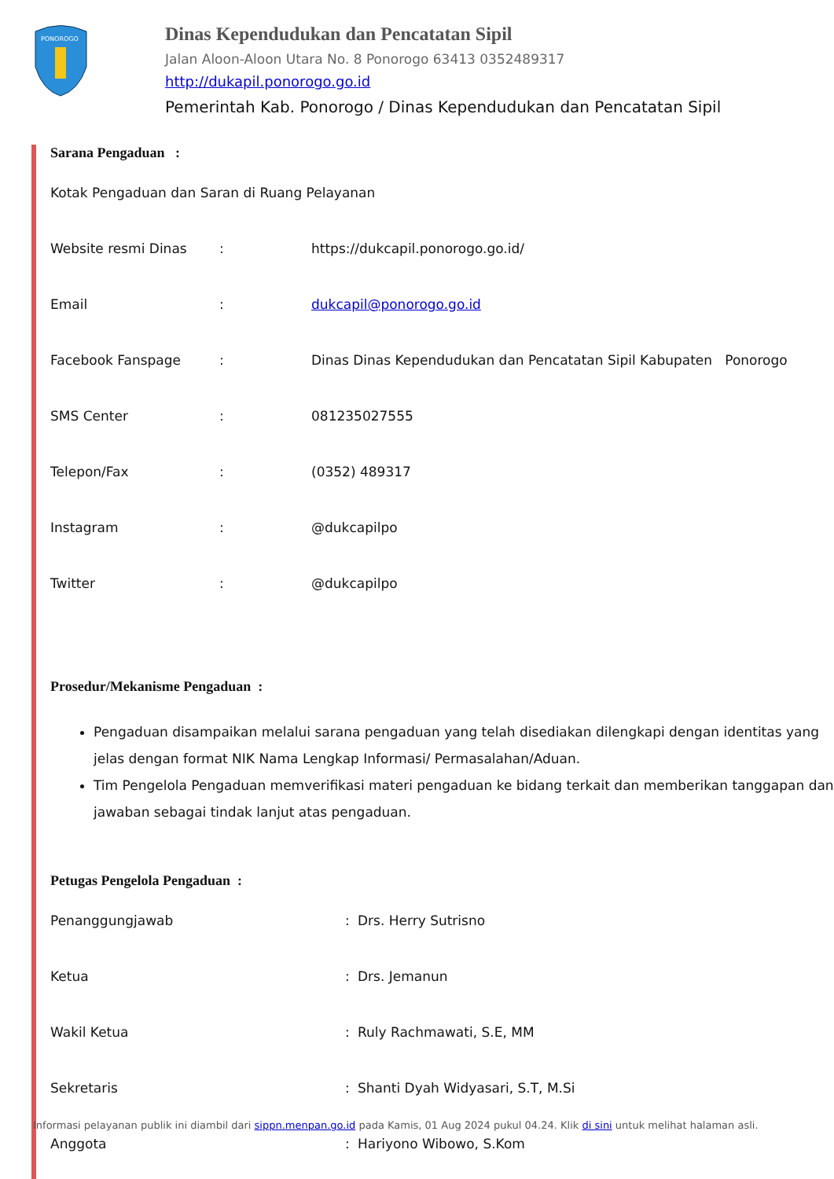PONOROGO
Dinas Kependudukan dan Pencatatan Sipil
Jalan Aloon-Aloon Utara No. 8 Ponorogo 63413 0352489317
http://dukapil.ponorogo.go.id
Pemerintah Kab. Ponorogo / Dinas Kependudukan dan Pencatatan Sipil
Sarana Pengaduan :
Kotak Pengaduan dan Saran di Ruang Pelayanan
Website resmi Dinas: https://dukcapil.ponorogo.go.id/
Email: dukcapil@ponorogo.go.id
Facebook Fanspage: Dinas Dinas Kependudukan dan Pencatatan Sipil Kabupaten Ponorogo
SMS Center: 081235027555
Telepon/Fax: (0352) 489317
Instagram: @dukcapilpo
Twitter: @dukcapilpo
Prosedur/Mekanisme Pengaduan :
Pengaduan disampaikan melalui sarana pengaduan yang telah disediakan dilengkapi dengan identitas yang jelas dengan format NIK Nama Lengkap Informasi/ Permasalahan/Aduan.
Tim Pengelola Pengaduan memverifikasi materi pengaduan ke bidang terkait dan memberikan tanggapan dan jawaban sebagai tindak lanjut atas pengaduan.
Petugas Pengelola Pengaduan :
Penanggungjawab: Drs. Herry Sutrisno
Ketua: Drs. Jemanun
Wakil Ketua: Ruly Rachmawati, S.E, MM
Sekretaris: Shanti Dyah Widyasari, S.T, M.Si
Anggota: Hariyono Wibowo, S.Kom
Informasi pelayanan publik ini diambil dari sippn.menpan.go.id pada Kamis, 01 Aug 2024 pukul 04.24. Klik di sini untuk melihat halaman asli.